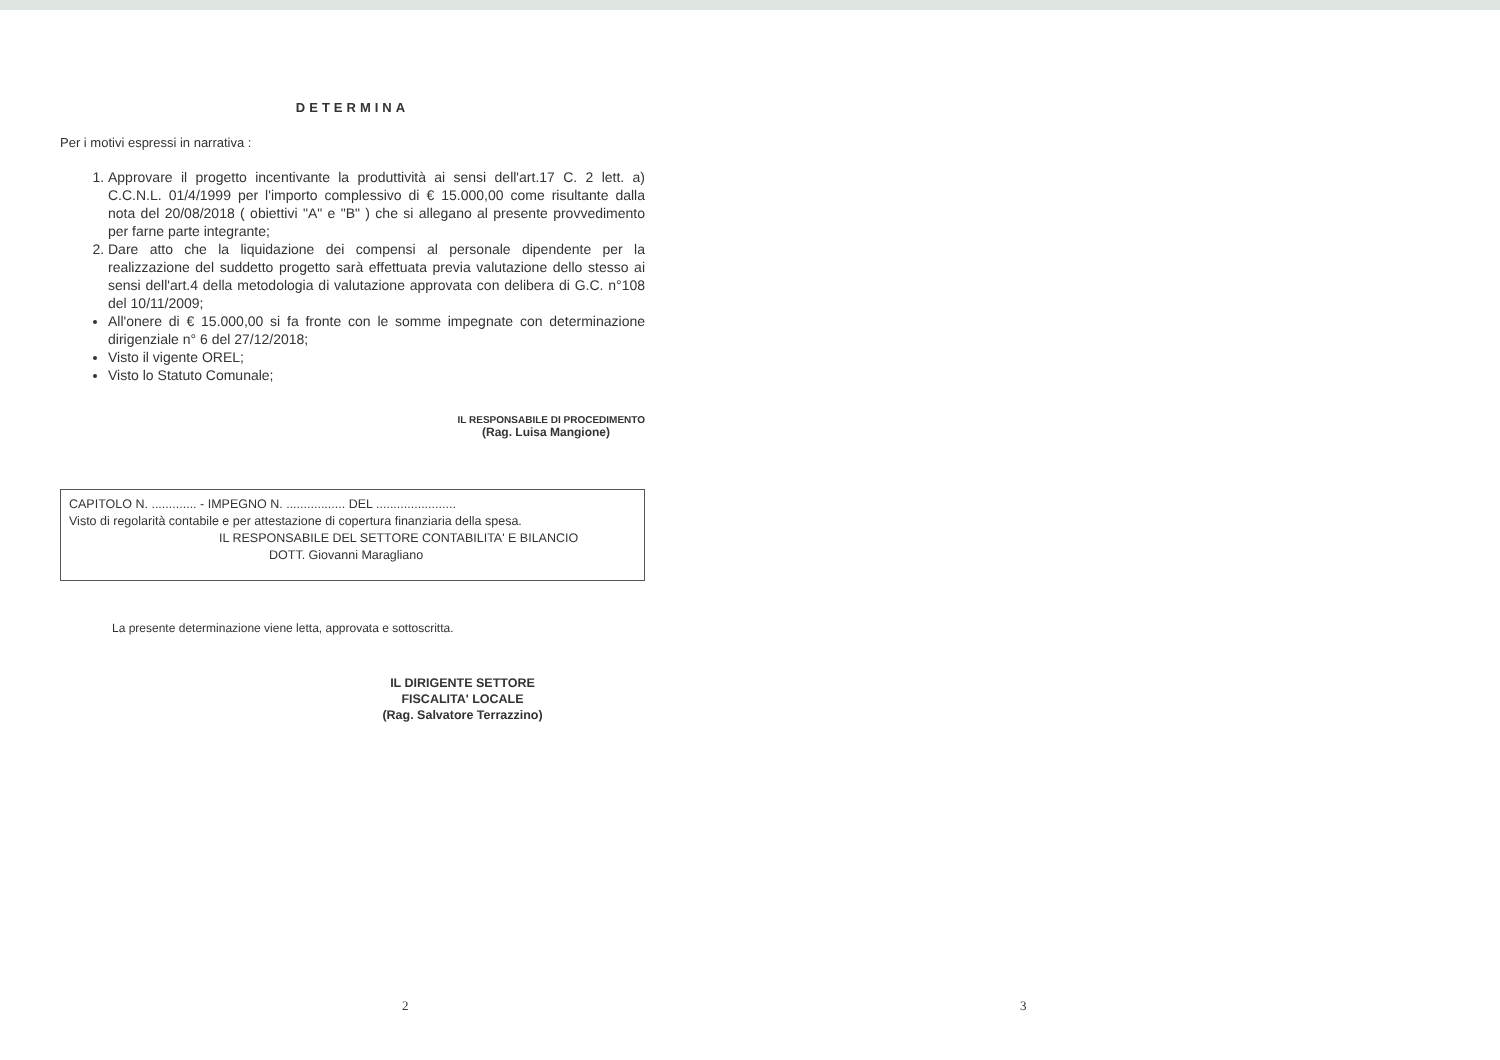DETERMINA
Per i motivi espressi in narrativa :
1. Approvare il progetto incentivante la produttività ai sensi dell'art.17 C. 2 lett. a) C.C.N.L. 01/4/1999 per l'importo complessivo di € 15.000,00 come risultante dalla nota del 20/08/2018 ( obiettivi "A" e "B" ) che si allegano al presente provvedimento per farne parte integrante;
2. Dare atto che la liquidazione dei compensi al personale dipendente per la realizzazione del suddetto progetto sarà effettuata previa valutazione dello stesso ai sensi dell'art.4 della metodologia di valutazione approvata con delibera di G.C. n°108 del 10/11/2009;
All'onere di € 15.000,00 si fa fronte con le somme impegnate con determinazione dirigenziale n° 6 del 27/12/2018;
Visto il vigente OREL;
Visto lo Statuto Comunale;
IL RESPONSABILE DI PROCEDIMENTO
(Rag. Luisa Mangione)
CAPITOLO N. ............. - IMPEGNO N. ................. DEL .......................
Visto di regolarità contabile e per attestazione di copertura finanziaria della spesa.
IL RESPONSABILE DEL SETTORE CONTABILITA' E BILANCIO
DOTT. Giovanni Maragliano
La presente determinazione viene letta, approvata e sottoscritta.
IL DIRIGENTE SETTORE
FISCALITA' LOCALE
(Rag. Salvatore Terrazzino)
2 3